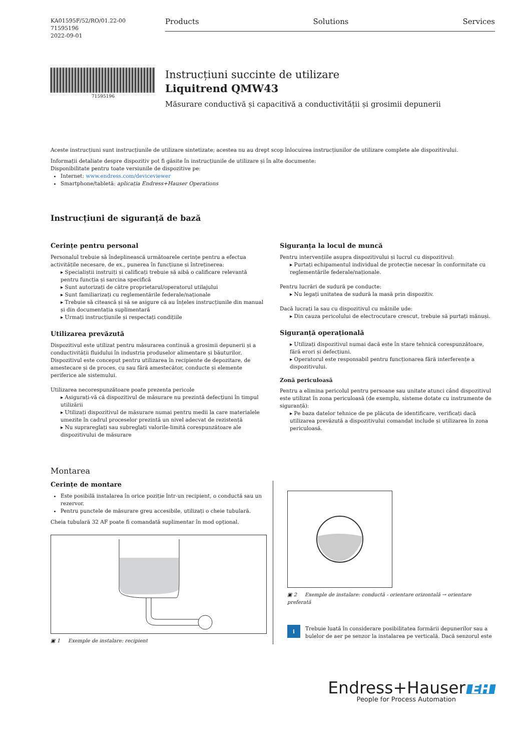KA01595F/52/RO/01.22-00
71595196
2022-09-01
Products Solutions Services
71595196
Instrucțiuni succinte de utilizare
Liquitrend QMW43
Măsurare conductivă și capacitivă a conductivității și grosimii depunerii
Aceste instrucțiuni sunt instrucțiunile de utilizare sintetizate; acestea nu au drept scop înlocuirea instrucțiunilor de utilizare complete ale dispozitivului.
Informații detaliate despre dispozitiv pot fi găsite în instrucțiunile de utilizare și în alte documente:
Disponibilitate pentru toate versiunile de dispozitive pe:
Internet: www.endress.com/deviceviewer
Smartphone/tabletă: aplicația Endress+Hauser Operations
Instrucțiuni de siguranță de bază
Cerințe pentru personal
Personalul trebuie să îndeplinească următoarele cerințe pentru a efectua activitățile necesare, de ex., punerea în funcțiune și întreținerea:
▸ Specialiștii instruiți și calificați trebuie să aibă o calificare relevantă pentru funcția și sarcina specifică
▸ Sunt autorizați de către proprietarul/operatorul utilajului
▸ Sunt familiarizați cu reglementările federale/naționale
▸ Trebuie să citească și să se asigure că au înțeles instrucțiunile din manual și din documentația suplimentară
▸ Urmați instrucțiunile și respectați condițiile
Utilizarea prevăzută
Dispozitivul este utilizat pentru măsurarea continuă a grosimii depunerii și a conductivității fluidului în industria produselor alimentare și băuturilor. Dispozitivul este conceput pentru utilizarea în recipiente de depozitare, de amestecare și de proces, cu sau fără amestecător, conducte și elemente periferice ale sistemului.
Utilizarea necorespunzătoare poate prezenta pericole
▸ Asigurați-vă că dispozitivul de măsurare nu prezintă defecțiuni în timpul utilizării
▸ Utilizați dispozitivul de măsurare numai pentru medii la care materialele umezite în cadrul proceselor prezintă un nivel adecvat de rezistență
▸ Nu supra­reglați sau subreglați valorile-limită corespunzătoare ale dispozitivului de măsurare
Siguranța la locul de muncă
Pentru intervențiile asupra dispozitivului și lucrul cu dispozitivul:
▸ Purtați echipamentul individual de protecție necesar în conformitate cu reglementările federale/naționale.
Pentru lucrări de sudură pe conducte:
▸ Nu legați unitatea de sudură la masă prin dispozitiv.
Dacă lucrați la sau cu dispozitivul cu mâinile ude:
▸ Din cauza pericolului de electrocutare crescut, trebuie să purtați mănuși.
Siguranță operațională
▸ Utilizați dispozitivul numai dacă este în stare tehnică corespunzătoare, fără erori și defecțiuni.
▸ Operatorul este responsabil pentru funcționarea fără interferențe a dispozitivului.
Zonă periculoasă
Pentru a elimina pericolul pentru persoane sau unitate atunci când dispozitivul este utilizat în zona periculoasă (de exemplu, sisteme dotate cu instrumente de siguranță):
▸ Pe baza datelor tehnice de pe plăcuța de identificare, verificați dacă utilizarea prevăzută a dispozitivului comandat include și utilizarea în zona periculoasă.
Montarea
Cerințe de montare
Este posibilă instalarea în orice poziție într-un recipient, o conductă sau un rezervor.
Pentru punctele de măsurare greu accesibile, utilizați o cheie tubulară.
Cheia tubulară 32 AF poate fi comandată suplimentar în mod opțional.
▣ 1 Exemple de instalare: recipient
▣ 2 Exemple de instalare: conductă - orientare orizontală → orientare preferată
i
Trebuie luată în considerare posibilitatea formării depunerilor sau a bulelor de aer pe senzor la instalarea pe verticală. Dacă senzorul este
Endress+Hauser EH
People for Process Automation